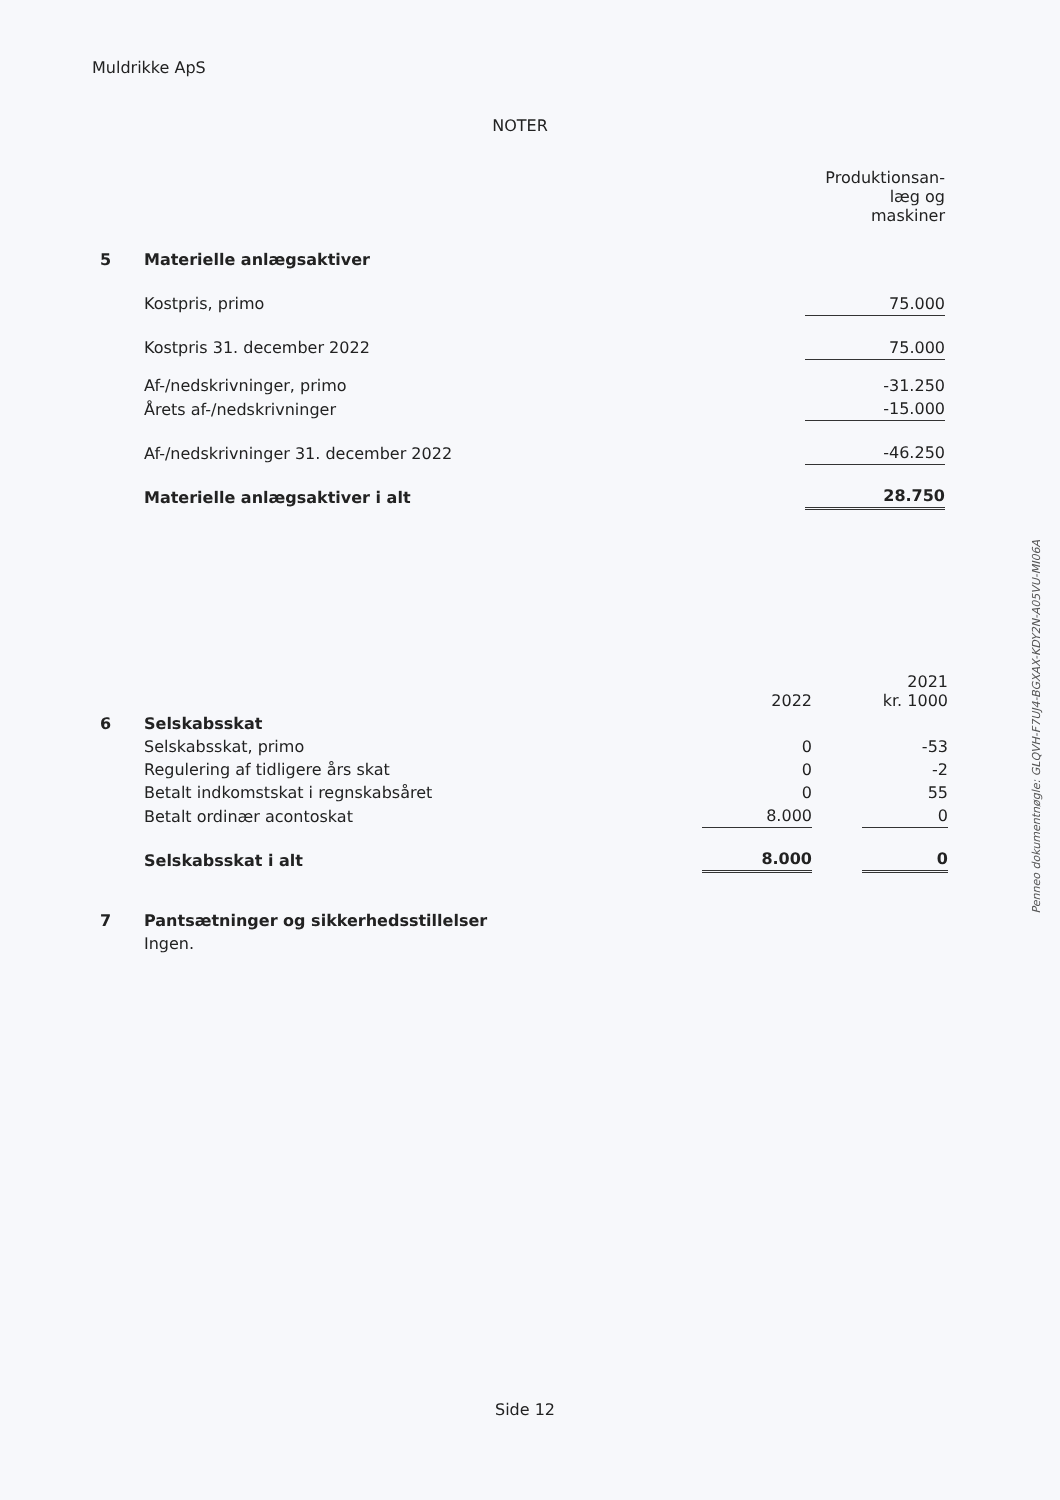Muldrikke ApS
NOTER
| | | Produktionsan- læg og maskiner |
| 5 | Materielle anlægsaktiver | |
| | Kostpris, primo | 75.000 |
| | Kostpris 31. december 2022 | 75.000 |
| | Af-/nedskrivninger, primo | -31.250 |
| | Årets af-/nedskrivninger | -15.000 |
| | Af-/nedskrivninger 31. december 2022 | -46.250 |
| | Materielle anlægsaktiver i alt | 28.750 |
| | | 2022 | | 2021 kr. 1000 |
| 6 | Selskabsskat | | | |
| | Selskabsskat, primo | 0 | | -53 |
| | Regulering af tidligere års skat | 0 | | -2 |
| | Betalt indkomstskat i regnskabsåret | 0 | | 55 |
| | Betalt ordinær acontoskat | 8.000 | | 0 |
| | Selskabsskat i alt | 8.000 | | 0 |
| 7 | Pantsætninger og sikkerhedsstillelser | | | |
| | Ingen. | | | |
Side 12
Penneo dokumentnøgle: GLQVH-F7UJ4-BGXAX-KDY2N-A05VU-MI06A